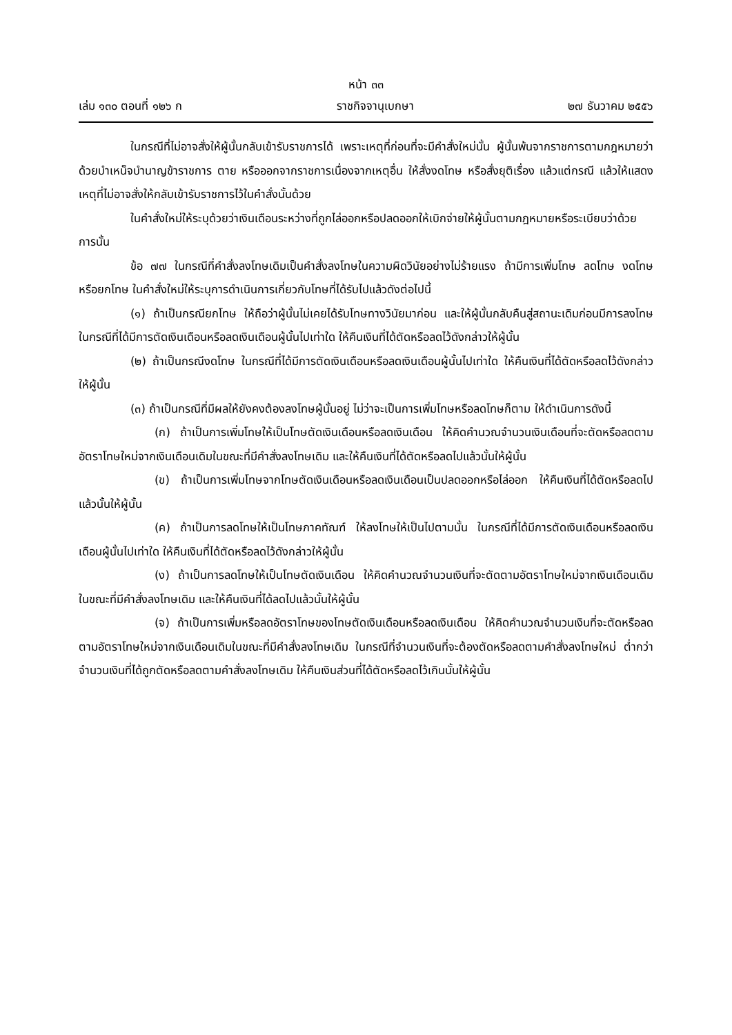หน้า ๓๓
เล่ม ๑๓๐ ตอนที่ ๑๒๖ ก ราชกิจจานุเบกษา ๒๗ ธันวาคม ๒๕๕๖
ในกรณีที่ไม่อาจสั่งให้ผู้นั้นกลับเข้ารับราชการได้ เพราะเหตุที่ก่อนที่จะมีคำสั่งใหม่นั้น ผู้นั้นพ้นจากราชการตามกฎหมายว่าด้วยบำเหน็จบำนาญข้าราชการ ตาย หรือออกจากราชการเนื่องจากเหตุอื่น ให้สั่งงดโทษ หรือสั่งยุติเรื่อง แล้วแต่กรณี แล้วให้แสดงเหตุที่ไม่อาจสั่งให้กลับเข้ารับราชการไว้ในคำสั่งนั้นด้วย
ในคำสั่งใหม่ให้ระบุด้วยว่าเงินเดือนระหว่างที่ถูกไล่ออกหรือปลดออกให้เบิกจ่ายให้ผู้นั้นตามกฎหมายหรือระเบียบว่าด้วยการนั้น
ข้อ ๗๗ ในกรณีที่คำสั่งลงโทษเดิมเป็นคำสั่งลงโทษในความผิดวินัยอย่างไม่ร้ายแรง ถ้ามีการเพิ่มโทษ ลดโทษ งดโทษ หรือยกโทษ ในคำสั่งใหม่ให้ระบุการดำเนินการเกี่ยวกับโทษที่ได้รับไปแล้วดังต่อไปนี้
(๑) ถ้าเป็นกรณียกโทษ ให้ถือว่าผู้นั้นไม่เคยได้รับโทษทางวินัยมาก่อน และให้ผู้นั้นกลับคืนสู่สถานะเดิมก่อนมีการลงโทษ ในกรณีที่ได้มีการตัดเงินเดือนหรือลดเงินเดือนผู้นั้นไปเท่าใด ให้คืนเงินที่ได้ตัดหรือลดไว้ดังกล่าวให้ผู้นั้น
(๒) ถ้าเป็นกรณีงดโทษ ในกรณีที่ได้มีการตัดเงินเดือนหรือลดเงินเดือนผู้นั้นไปเท่าใด ให้คืนเงินที่ได้ตัดหรือลดไว้ดังกล่าวให้ผู้นั้น
(๓) ถ้าเป็นกรณีที่มีผลให้ยังคงต้องลงโทษผู้นั้นอยู่ ไม่ว่าจะเป็นการเพิ่มโทษหรือลดโทษก็ตาม ให้ดำเนินการดังนี้
(ก) ถ้าเป็นการเพิ่มโทษให้เป็นโทษตัดเงินเดือนหรือลดเงินเดือน ให้คิดคำนวณจำนวนเงินเดือนที่จะตัดหรือลดตามอัตราโทษใหม่จากเงินเดือนเดิมในขณะที่มีคำสั่งลงโทษเดิม และให้คืนเงินที่ได้ตัดหรือลดไปแล้วนั้นให้ผู้นั้น
(ข) ถ้าเป็นการเพิ่มโทษจากโทษตัดเงินเดือนหรือลดเงินเดือนเป็นปลดออกหรือไล่ออก ให้คืนเงินที่ได้ตัดหรือลดไปแล้วนั้นให้ผู้นั้น
(ค) ถ้าเป็นการลดโทษให้เป็นโทษภาคทัณฑ์ ให้ลงโทษให้เป็นไปตามนั้น ในกรณีที่ได้มีการตัดเงินเดือนหรือลดเงินเดือนผู้นั้นไปเท่าใด ให้คืนเงินที่ได้ตัดหรือลดไว้ดังกล่าวให้ผู้นั้น
(ง) ถ้าเป็นการลดโทษให้เป็นโทษตัดเงินเดือน ให้คิดคำนวณจำนวนเงินที่จะตัดตามอัตราโทษใหม่จากเงินเดือนเดิมในขณะที่มีคำสั่งลงโทษเดิม และให้คืนเงินที่ได้ลดไปแล้วนั้นให้ผู้นั้น
(จ) ถ้าเป็นการเพิ่มหรือลดอัตราโทษของโทษตัดเงินเดือนหรือลดเงินเดือน ให้คิดคำนวณจำนวนเงินที่จะตัดหรือลดตามอัตราโทษใหม่จากเงินเดือนเดิมในขณะที่มีคำสั่งลงโทษเดิม ในกรณีที่จำนวนเงินที่จะต้องตัดหรือลดตามคำสั่งลงโทษใหม่ ต่ำกว่าจำนวนเงินที่ได้ถูกตัดหรือลดตามคำสั่งลงโทษเดิม ให้คืนเงินส่วนที่ได้ตัดหรือลดไว้เกินนั้นให้ผู้นั้น